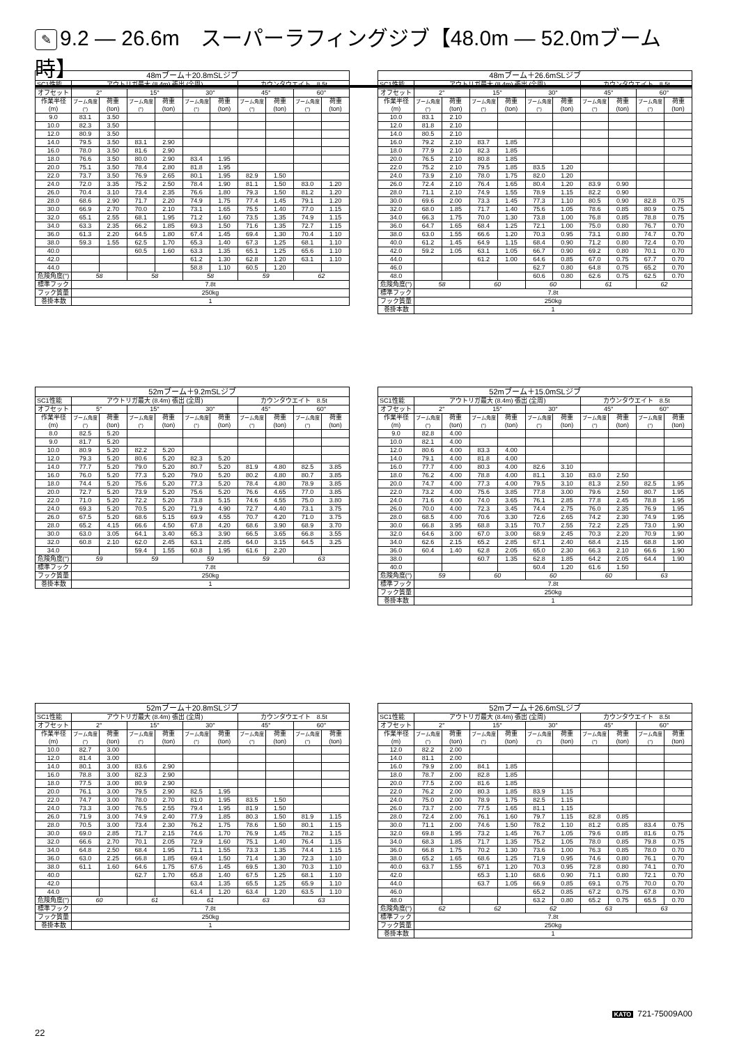✎ 9.2 — 26.6m　スーパーラフィングジブ【48.0m — 52.0mブーム時】
| 48mブーム＋20.8mSLジブ | | | | | | | | | | |
| --- | --- | --- | --- | --- | --- | --- | --- | --- | --- | --- |
| SC1性能 | アウトリガ最大 (8.4m) 張出 (全周) | | | | | | カウンタウエイト 8.5t | | | |
| オフセット | 2° | | 15° | | 30° | | 45° | | 60° | |
| 作業半径 (m) | ブーム角度 (°) | 荷重 (ton) | ブーム角度 (°) | 荷重 (ton) | ブーム角度 (°) | 荷重 (ton) | ブーム角度 (°) | 荷重 (ton) | ブーム角度 (°) | 荷重 (ton) |
| 9.0 | 83.1 | 3.50 | | | | | | | | |
| 10.0 | 82.3 | 3.50 | | | | | | | | |
| 12.0 | 80.9 | 3.50 | | | | | | | | |
| 14.0 | 79.5 | 3.50 | 83.1 | 2.90 | | | | | | |
| 16.0 | 78.0 | 3.50 | 81.6 | 2.90 | | | | | | |
| 18.0 | 76.6 | 3.50 | 80.0 | 2.90 | 83.4 | 1.95 | | | | |
| 20.0 | 75.1 | 3.50 | 78.4 | 2.80 | 81.8 | 1.95 | | | | |
| 22.0 | 73.7 | 3.50 | 76.9 | 2.65 | 80.1 | 1.95 | 82.9 | 1.50 | | |
| 24.0 | 72.0 | 3.35 | 75.2 | 2.50 | 78.4 | 1.90 | 81.1 | 1.50 | 83.0 | 1.20 |
| 26.0 | 70.4 | 3.10 | 73.4 | 2.35 | 76.6 | 1.80 | 79.3 | 1.50 | 81.2 | 1.20 |
| 28.0 | 68.6 | 2.90 | 71.7 | 2.20 | 74.9 | 1.75 | 77.4 | 1.45 | 79.1 | 1.20 |
| 30.0 | 66.9 | 2.70 | 70.0 | 2.10 | 73.1 | 1.65 | 75.5 | 1.40 | 77.0 | 1.15 |
| 32.0 | 65.1 | 2.55 | 68.1 | 1.95 | 71.2 | 1.60 | 73.5 | 1.35 | 74.9 | 1.15 |
| 34.0 | 63.3 | 2.35 | 66.2 | 1.85 | 69.3 | 1.50 | 71.6 | 1.35 | 72.7 | 1.15 |
| 36.0 | 61.3 | 2.20 | 64.5 | 1.80 | 67.4 | 1.45 | 69.4 | 1.30 | 70.4 | 1.10 |
| 38.0 | 59.3 | 1.55 | 62.5 | 1.70 | 65.3 | 1.40 | 67.3 | 1.25 | 68.1 | 1.10 |
| 40.0 | | | 60.5 | 1.60 | 63.3 | 1.35 | 65.1 | 1.25 | 65.6 | 1.10 |
| 42.0 | | | | | 61.2 | 1.30 | 62.8 | 1.20 | 63.1 | 1.10 |
| 44.0 | | | | | 58.8 | 1.10 | 60.5 | 1.20 | | |
| 危険角度(°) | 58 | | 58 | | 58 | | 59 | | 62 | |
| 標準フック | 7.8t | | | | | | | | | |
| フック質量 | 250kg | | | | | | | | | |
| 巻掛本数 | 1 | | | | | | | | | |
| 48mブーム＋26.6mSLジブ | | | | | | | | | | |
| --- | --- | --- | --- | --- | --- | --- | --- | --- | --- | --- |
| SC1性能 | アウトリガ最大 (8.4m) 張出 (全周) | | | | | | カウンタウエイト 8.5t | | | |
| オフセット | 2° | | 15° | | 30° | | 45° | | 60° | |
| 作業半径 (m) | ブーム角度 (°) | 荷重 (ton) | ブーム角度 (°) | 荷重 (ton) | ブーム角度 (°) | 荷重 (ton) | ブーム角度 (°) | 荷重 (ton) | ブーム角度 (°) | 荷重 (ton) |
| 10.0 | 83.1 | 2.10 | | | | | | | | |
| 12.0 | 81.8 | 2.10 | | | | | | | | |
| 14.0 | 80.5 | 2.10 | | | | | | | | |
| 16.0 | 79.2 | 2.10 | 83.7 | 1.85 | | | | | | |
| 18.0 | 77.9 | 2.10 | 82.3 | 1.85 | | | | | | |
| 20.0 | 76.5 | 2.10 | 80.8 | 1.85 | | | | | | |
| 22.0 | 75.2 | 2.10 | 79.5 | 1.85 | 83.5 | 1.20 | | | | |
| 24.0 | 73.9 | 2.10 | 78.0 | 1.75 | 82.0 | 1.20 | | | | |
| 26.0 | 72.4 | 2.10 | 76.4 | 1.65 | 80.4 | 1.20 | 83.9 | 0.90 | | |
| 28.0 | 71.1 | 2.10 | 74.9 | 1.55 | 78.9 | 1.15 | 82.2 | 0.90 | | |
| 30.0 | 69.6 | 2.00 | 73.3 | 1.45 | 77.3 | 1.10 | 80.5 | 0.90 | 82.8 | 0.75 |
| 32.0 | 68.0 | 1.85 | 71.7 | 1.40 | 75.6 | 1.05 | 78.6 | 0.85 | 80.9 | 0.75 |
| 34.0 | 66.3 | 1.75 | 70.0 | 1.30 | 73.8 | 1.00 | 76.8 | 0.85 | 78.8 | 0.75 |
| 36.0 | 64.7 | 1.65 | 68.4 | 1.25 | 72.1 | 1.00 | 75.0 | 0.80 | 76.7 | 0.70 |
| 38.0 | 63.0 | 1.55 | 66.6 | 1.20 | 70.3 | 0.95 | 73.1 | 0.80 | 74.7 | 0.70 |
| 40.0 | 61.2 | 1.45 | 64.9 | 1.15 | 68.4 | 0.90 | 71.2 | 0.80 | 72.4 | 0.70 |
| 42.0 | 59.2 | 1.05 | 63.1 | 1.05 | 66.7 | 0.90 | 69.2 | 0.80 | 70.1 | 0.70 |
| 44.0 | | | 61.2 | 1.00 | 64.6 | 0.85 | 67.0 | 0.75 | 67.7 | 0.70 |
| 46.0 | | | | | 62.7 | 0.80 | 64.8 | 0.75 | 65.2 | 0.70 |
| 48.0 | | | | | 60.6 | 0.80 | 62.6 | 0.75 | 62.5 | 0.70 |
| 危険角度(°) | 58 | | 60 | | 60 | | 61 | | 62 | |
| 標準フック | 7.8t | | | | | | | | | |
| フック質量 | 250kg | | | | | | | | | |
| 巻掛本数 | 1 | | | | | | | | | |
| 52mブーム＋9.2mSLジブ | | | | | | | | | | |
| --- | --- | --- | --- | --- | --- | --- | --- | --- | --- | --- |
| SC1性能 | アウトリガ最大 (8.4m) 張出 (全周) | | | | | | カウンタウエイト 8.5t | | | |
| オフセット | 5° | | 15° | | 30° | | 45° | | 60° | |
| 作業半径 (m) | ブーム角度 (°) | 荷重 (ton) | ブーム角度 (°) | 荷重 (ton) | ブーム角度 (°) | 荷重 (ton) | ブーム角度 (°) | 荷重 (ton) | ブーム角度 (°) | 荷重 (ton) |
| 8.0 | 82.5 | 5.20 | | | | | | | | |
| 9.0 | 81.7 | 5.20 | | | | | | | | |
| 10.0 | 80.9 | 5.20 | 82.2 | 5.20 | | | | | | |
| 12.0 | 79.3 | 5.20 | 80.6 | 5.20 | 82.3 | 5.20 | | | | |
| 14.0 | 77.7 | 5.20 | 79.0 | 5.20 | 80.7 | 5.20 | 81.9 | 4.80 | 82.5 | 3.85 |
| 16.0 | 76.0 | 5.20 | 77.3 | 5.20 | 79.0 | 5.20 | 80.2 | 4.80 | 80.7 | 3.85 |
| 18.0 | 74.4 | 5.20 | 75.6 | 5.20 | 77.3 | 5.20 | 78.4 | 4.80 | 78.9 | 3.85 |
| 20.0 | 72.7 | 5.20 | 73.9 | 5.20 | 75.6 | 5.20 | 76.6 | 4.65 | 77.0 | 3.85 |
| 22.0 | 71.0 | 5.20 | 72.2 | 5.20 | 73.8 | 5.15 | 74.6 | 4.55 | 75.0 | 3.80 |
| 24.0 | 69.3 | 5.20 | 70.5 | 5.20 | 71.9 | 4.90 | 72.7 | 4.40 | 73.1 | 3.75 |
| 26.0 | 67.5 | 5.20 | 68.6 | 5.15 | 69.9 | 4.55 | 70.7 | 4.20 | 71.0 | 3.75 |
| 28.0 | 65.2 | 4.15 | 66.6 | 4.50 | 67.8 | 4.20 | 68.6 | 3.90 | 68.9 | 3.70 |
| 30.0 | 63.0 | 3.05 | 64.1 | 3.40 | 65.3 | 3.90 | 66.5 | 3.65 | 66.8 | 3.55 |
| 32.0 | 60.8 | 2.10 | 62.0 | 2.45 | 63.1 | 2.85 | 64.0 | 3.15 | 64.5 | 3.25 |
| 34.0 | | | 59.4 | 1.55 | 60.8 | 1.95 | 61.6 | 2.20 | | |
| 危険角度(°) | 59 | | 59 | | 59 | | 59 | | 63 | |
| 標準フック | 7.8t | | | | | | | | | |
| フック質量 | 250kg | | | | | | | | | |
| 巻掛本数 | 1 | | | | | | | | | |
| 52mブーム＋15.0mSLジブ | | | | | | | | | | |
| --- | --- | --- | --- | --- | --- | --- | --- | --- | --- | --- |
| SC1性能 | アウトリガ最大 (8.4m) 張出 (全周) | | | | | | カウンタウエイト 8.5t | | | |
| オフセット | 2° | | 15° | | 30° | | 45° | | 60° | |
| 作業半径 (m) | ブーム角度 (°) | 荷重 (ton) | ブーム角度 (°) | 荷重 (ton) | ブーム角度 (°) | 荷重 (ton) | ブーム角度 (°) | 荷重 (ton) | ブーム角度 (°) | 荷重 (ton) |
| 9.0 | 82.8 | 4.00 | | | | | | | | |
| 10.0 | 82.1 | 4.00 | | | | | | | | |
| 12.0 | 80.6 | 4.00 | 83.3 | 4.00 | | | | | | |
| 14.0 | 79.1 | 4.00 | 81.8 | 4.00 | | | | | | |
| 16.0 | 77.7 | 4.00 | 80.3 | 4.00 | 82.6 | 3.10 | | | | |
| 18.0 | 76.2 | 4.00 | 78.8 | 4.00 | 81.1 | 3.10 | 83.0 | 2.50 | | |
| 20.0 | 74.7 | 4.00 | 77.3 | 4.00 | 79.5 | 3.10 | 81.3 | 2.50 | 82.5 | 1.95 |
| 22.0 | 73.2 | 4.00 | 75.6 | 3.85 | 77.8 | 3.00 | 79.6 | 2.50 | 80.7 | 1.95 |
| 24.0 | 71.6 | 4.00 | 74.0 | 3.65 | 76.1 | 2.85 | 77.8 | 2.45 | 78.8 | 1.95 |
| 26.0 | 70.0 | 4.00 | 72.3 | 3.45 | 74.4 | 2.75 | 76.0 | 2.35 | 76.9 | 1.95 |
| 28.0 | 68.5 | 4.00 | 70.6 | 3.30 | 72.6 | 2.65 | 74.2 | 2.30 | 74.9 | 1.95 |
| 30.0 | 66.8 | 3.95 | 68.8 | 3.15 | 70.7 | 2.55 | 72.2 | 2.25 | 73.0 | 1.90 |
| 32.0 | 64.6 | 3.00 | 67.0 | 3.00 | 68.9 | 2.45 | 70.3 | 2.20 | 70.9 | 1.90 |
| 34.0 | 62.6 | 2.15 | 65.2 | 2.85 | 67.1 | 2.40 | 68.4 | 2.15 | 68.8 | 1.90 |
| 36.0 | 60.4 | 1.40 | 62.8 | 2.05 | 65.0 | 2.30 | 66.3 | 2.10 | 66.6 | 1.90 |
| 38.0 | | | 60.7 | 1.35 | 62.8 | 1.85 | 64.2 | 2.05 | 64.4 | 1.90 |
| 40.0 | | | | | 60.4 | 1.20 | 61.6 | 1.50 | | |
| 危険角度(°) | 59 | | 60 | | 60 | | 60 | | 63 | |
| 標準フック | 7.8t | | | | | | | | | |
| フック質量 | 250kg | | | | | | | | | |
| 巻掛本数 | 1 | | | | | | | | | |
| 52mブーム＋20.8mSLジブ | | | | | | | | | | |
| --- | --- | --- | --- | --- | --- | --- | --- | --- | --- | --- |
| SC1性能 | アウトリガ最大 (8.4m) 張出 (全周) | | | | | | カウンタウエイト 8.5t | | | |
| オフセット | 2° | | 15° | | 30° | | 45° | | 60° | |
| 作業半径 (m) | ブーム角度 (°) | 荷重 (ton) | ブーム角度 (°) | 荷重 (ton) | ブーム角度 (°) | 荷重 (ton) | ブーム角度 (°) | 荷重 (ton) | ブーム角度 (°) | 荷重 (ton) |
| 10.0 | 82.7 | 3.00 | | | | | | | | |
| 12.0 | 81.4 | 3.00 | | | | | | | | |
| 14.0 | 80.1 | 3.00 | 83.6 | 2.90 | | | | | | |
| 16.0 | 78.8 | 3.00 | 82.3 | 2.90 | | | | | | |
| 18.0 | 77.5 | 3.00 | 80.9 | 2.90 | | | | | | |
| 20.0 | 76.1 | 3.00 | 79.5 | 2.90 | 82.5 | 1.95 | | | | |
| 22.0 | 74.7 | 3.00 | 78.0 | 2.70 | 81.0 | 1.95 | 83.5 | 1.50 | | |
| 24.0 | 73.3 | 3.00 | 76.5 | 2.55 | 79.4 | 1.95 | 81.9 | 1.50 | | |
| 26.0 | 71.9 | 3.00 | 74.9 | 2.40 | 77.9 | 1.85 | 80.3 | 1.50 | 81.9 | 1.15 |
| 28.0 | 70.5 | 3.00 | 73.4 | 2.30 | 76.2 | 1.75 | 78.6 | 1.50 | 80.1 | 1.15 |
| 30.0 | 69.0 | 2.85 | 71.7 | 2.15 | 74.6 | 1.70 | 76.9 | 1.45 | 78.2 | 1.15 |
| 32.0 | 66.6 | 2.70 | 70.1 | 2.05 | 72.9 | 1.60 | 75.1 | 1.40 | 76.4 | 1.15 |
| 34.0 | 64.8 | 2.50 | 68.4 | 1.95 | 71.1 | 1.55 | 73.3 | 1.35 | 74.4 | 1.15 |
| 36.0 | 63.0 | 2.25 | 66.8 | 1.85 | 69.4 | 1.50 | 71.4 | 1.30 | 72.3 | 1.10 |
| 38.0 | 61.1 | 1.60 | 64.6 | 1.75 | 67.6 | 1.45 | 69.5 | 1.30 | 70.3 | 1.10 |
| 40.0 | | | 62.7 | 1.70 | 65.8 | 1.40 | 67.5 | 1.25 | 68.1 | 1.10 |
| 42.0 | | | | | 63.4 | 1.35 | 65.5 | 1.25 | 65.9 | 1.10 |
| 44.0 | | | | | 61.4 | 1.20 | 63.4 | 1.20 | 63.5 | 1.10 |
| 危険角度(°) | 60 | | 61 | | 61 | | 63 | | 63 | |
| 標準フック | 7.8t | | | | | | | | | |
| フック質量 | 250kg | | | | | | | | | |
| 巻掛本数 | 1 | | | | | | | | | |
| 52mブーム＋26.6mSLジブ | | | | | | | | | | |
| --- | --- | --- | --- | --- | --- | --- | --- | --- | --- | --- |
| SC1性能 | アウトリガ最大 (8.4m) 張出 (全周) | | | | | | カウンタウエイト 8.5t | | | |
| オフセット | 2° | | 15° | | 30° | | 45° | | 60° | |
| 作業半径 (m) | ブーム角度 (°) | 荷重 (ton) | ブーム角度 (°) | 荷重 (ton) | ブーム角度 (°) | 荷重 (ton) | ブーム角度 (°) | 荷重 (ton) | ブーム角度 (°) | 荷重 (ton) |
| 12.0 | 82.2 | 2.00 | | | | | | | | |
| 14.0 | 81.1 | 2.00 | | | | | | | | |
| 16.0 | 79.9 | 2.00 | 84.1 | 1.85 | | | | | | |
| 18.0 | 78.7 | 2.00 | 82.8 | 1.85 | | | | | | |
| 20.0 | 77.5 | 2.00 | 81.6 | 1.85 | | | | | | |
| 22.0 | 76.2 | 2.00 | 80.3 | 1.85 | 83.9 | 1.15 | | | | |
| 24.0 | 75.0 | 2.00 | 78.9 | 1.75 | 82.5 | 1.15 | | | | |
| 26.0 | 73.7 | 2.00 | 77.5 | 1.65 | 81.1 | 1.15 | | | | |
| 28.0 | 72.4 | 2.00 | 76.1 | 1.60 | 79.7 | 1.15 | 82.8 | 0.85 | | |
| 30.0 | 71.1 | 2.00 | 74.6 | 1.50 | 78.2 | 1.10 | 81.2 | 0.85 | 83.4 | 0.75 |
| 32.0 | 69.8 | 1.95 | 73.2 | 1.45 | 76.7 | 1.05 | 79.6 | 0.85 | 81.6 | 0.75 |
| 34.0 | 68.3 | 1.85 | 71.7 | 1.35 | 75.2 | 1.05 | 78.0 | 0.85 | 79.8 | 0.75 |
| 36.0 | 66.8 | 1.75 | 70.2 | 1.30 | 73.6 | 1.00 | 76.3 | 0.85 | 78.0 | 0.70 |
| 38.0 | 65.2 | 1.65 | 68.6 | 1.25 | 71.9 | 0.95 | 74.6 | 0.80 | 76.1 | 0.70 |
| 40.0 | 63.7 | 1.55 | 67.1 | 1.20 | 70.3 | 0.95 | 72.8 | 0.80 | 74.1 | 0.70 |
| 42.0 | | | 65.3 | 1.10 | 68.6 | 0.90 | 71.1 | 0.80 | 72.1 | 0.70 |
| 44.0 | | | 63.7 | 1.05 | 66.9 | 0.85 | 69.1 | 0.75 | 70.0 | 0.70 |
| 46.0 | | | | | 65.2 | 0.85 | 67.2 | 0.75 | 67.8 | 0.70 |
| 48.0 | | | | | 63.2 | 0.80 | 65.2 | 0.75 | 65.5 | 0.70 |
| 危険角度(°) | 62 | | 62 | | 62 | | 63 | | 63 | |
| 標準フック | 7.8t | | | | | | | | | |
| フック質量 | 250kg | | | | | | | | | |
| 巻掛本数 | 1 | | | | | | | | | |
KATO 721-75009A00
22